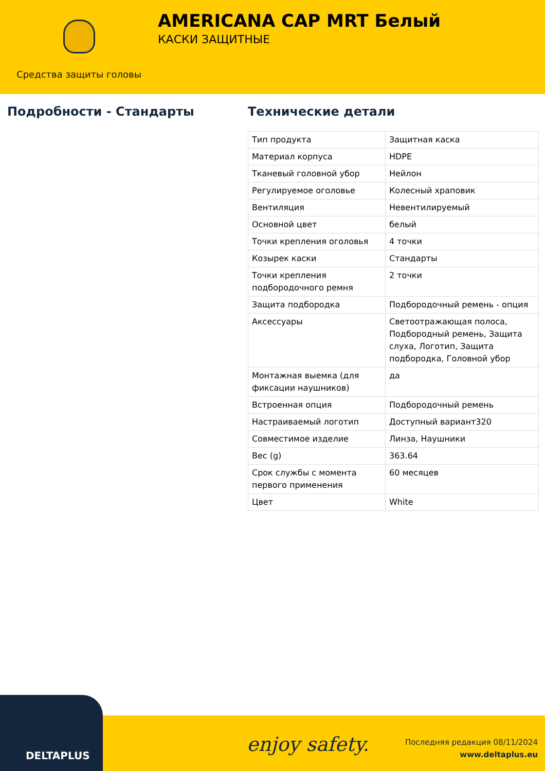Средства защиты головы
AMERICANA CAP MRT Белый
КАСКИ ЗАЩИТНЫЕ
Подробности - Стандарты Технические детали
| Тип продукта | Защитная каска |
| Материал корпуса | HDPE |
| Тканевый головной убор | Нейлон |
| Регулируемое оголовье | Колесный храповик |
| Вентиляция | Невентилируемый |
| Основной цвет | белый |
| Точки крепления оголовья | 4 точки |
| Козырек каски | Стандарты |
| Точки крепления подбородочного ремня | 2 точки |
| Защита подбородка | Подбородочный ремень - опция |
| Аксессуары | Светоотражающая полоса, Подбородный ремень, Защита слуха, Логотип, Защита подбородка, Головной убор |
| Монтажная выемка (для фиксации наушников) | да |
| Встроенная опция | Подбородочный ремень |
| Настраиваемый логотип | Доступный вариант320 |
| Совместимое изделие | Линза, Наушники |
| Вес (g) | 363.64 |
| Срок службы с момента первого применения | 60 месяцев |
| Цвет | White |
DELTAPLUS
enjoy safety.
Последняя редакция 08/11/2024
www.deltaplus.eu